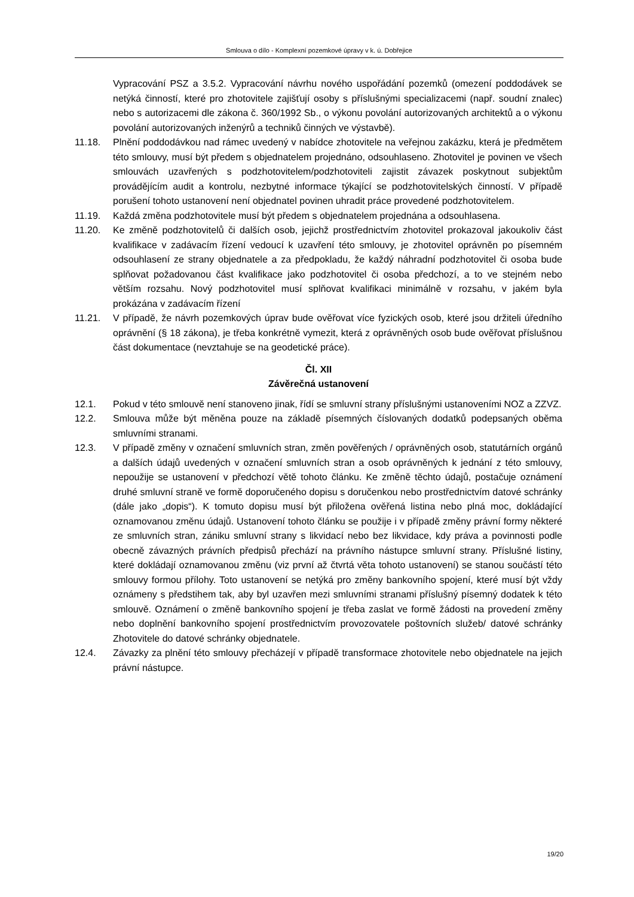Smlouva o dílo - Komplexní pozemkové úpravy v k. ú. Dobřejice
Vypracování PSZ a 3.5.2. Vypracování návrhu nového uspořádání pozemků (omezení poddodávek se netýká činností, které pro zhotovitele zajišťují osoby s příslušnými specializacemi (např. soudní znalec) nebo s autorizacemi dle zákona č. 360/1992 Sb., o výkonu povolání autorizovaných architektů a o výkonu povolání autorizovaných inženýrů a techniků činných ve výstavbě).
11.18. Plnění poddodávkou nad rámec uvedený v nabídce zhotovitele na veřejnou zakázku, která je předmětem této smlouvy, musí být předem s objednatelem projednáno, odsouhlaseno. Zhotovitel je povinen ve všech smlouvách uzavřených s podzhotovitelem/podzhotoviteli zajistit závazek poskytnout subjektům provádějícím audit a kontrolu, nezbytné informace týkající se podzhotovitelských činností. V případě porušení tohoto ustanovení není objednatel povinen uhradit práce provedené podzhotovitelem.
11.19. Každá změna podzhotovitele musí být předem s objednatelem projednána a odsouhlasena.
11.20. Ke změně podzhotovitelů či dalších osob, jejichž prostřednictvím zhotovitel prokazoval jakoukoliv část kvalifikace v zadávacím řízení vedoucí k uzavření této smlouvy, je zhotovitel oprávněn po písemném odsouhlasení ze strany objednatele a za předpokladu, že každý náhradní podzhotovitel či osoba bude splňovat požadovanou část kvalifikace jako podzhotovitel či osoba předchozí, a to ve stejném nebo větším rozsahu. Nový podzhotovitel musí splňovat kvalifikaci minimálně v rozsahu, v jakém byla prokázána v zadávacím řízení
11.21. V případě, že návrh pozemkových úprav bude ověřovat více fyzických osob, které jsou držiteli úředního oprávnění (§ 18 zákona), je třeba konkrétně vymezit, která z oprávněných osob bude ověřovat příslušnou část dokumentace (nevztahuje se na geodetické práce).
Čl. XII
Závěrečná ustanovení
12.1. Pokud v této smlouvě není stanoveno jinak, řídí se smluvní strany příslušnými ustanoveními NOZ a ZZVZ.
12.2. Smlouva může být měněna pouze na základě písemných číslovaných dodatků podepsaných oběma smluvními stranami.
12.3. V případě změny v označení smluvních stran, změn pověřených / oprávněných osob, statutárních orgánů a dalších údajů uvedených v označení smluvních stran a osob oprávněných k jednání z této smlouvy, nepoužije se ustanovení v předchozí větě tohoto článku. Ke změně těchto údajů, postačuje oznámení druhé smluvní straně ve formě doporučeného dopisu s doručenkou nebo prostřednictvím datové schránky (dále jako „dopis“). K tomuto dopisu musí být přiložena ověřená listina nebo plná moc, dokládající oznamovanou změnu údajů. Ustanovení tohoto článku se použije i v případě změny právní formy některé ze smluvních stran, zániku smluvní strany s likvidací nebo bez likvidace, kdy práva a povinnosti podle obecně závazných právních předpisů přechází na právního nástupce smluvní strany. Příslušné listiny, které dokládají oznamovanou změnu (viz první až čtvrtá věta tohoto ustanovení) se stanou součástí této smlouvy formou přílohy. Toto ustanovení se netýká pro změny bankovního spojení, které musí být vždy oznámeny s předstihem tak, aby byl uzavřen mezi smluvními stranami příslušný písemný dodatek k této smlouvě. Oznámení o změně bankovního spojení je třeba zaslat ve formě žádosti na provedení změny nebo doplnění bankovního spojení prostřednictvím provozovatele poštovních služeb/ datové schránky Zhotovitele do datové schránky objednatele.
12.4. Závazky za plnění této smlouvy přecházejí v případě transformace zhotovitele nebo objednatele na jejich právní nástupce.
19/20